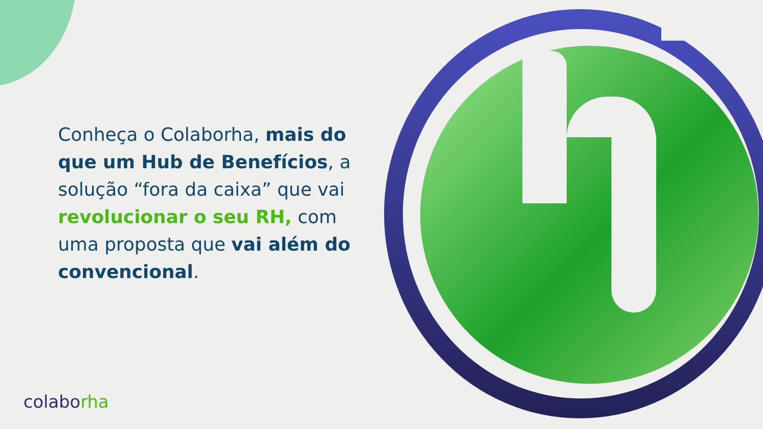Conheça o Colaborha, mais do que um Hub de Benefícios, a solução “fora da caixa” que vai revolucionar o seu RH, com uma proposta que vai além do convencional.
colaborha